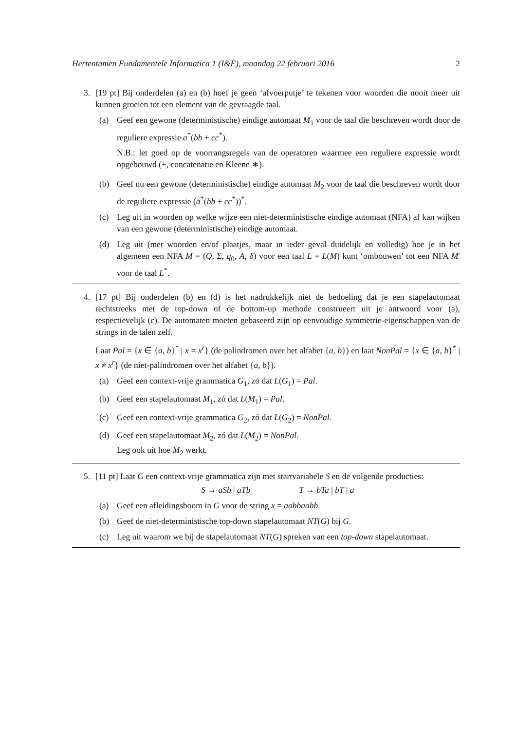Hertentamen Fundamentele Informatica 1 (I&E), maandag 22 februari 2016 2
3. [19 pt] Bij onderdelen (a) en (b) hoef je geen ‘afvoerputje’ te tekenen voor woorden die nooit meer uit kunnen groeien tot een element van de gevraagde taal.
(a) Geef een gewone (deterministische) eindige automaat M<sub>1</sub> voor de taal die beschreven wordt door de reguliere expressie a<sup>*</sup>(bb + cc<sup>*</sup>).
N.B.: let goed op de voorrangsregels van de operatoren waarmee een reguliere expressie wordt opgebouwd (+, concatenatie en Kleene ∗).
(b) Geef nu een gewone (deterministische) eindige automaat M<sub>2</sub> voor de taal die beschreven wordt door de reguliere expressie (a<sup>*</sup>(bb + cc<sup>*</sup>))<sup>*</sup>.
(c) Leg uit in woorden op welke wijze een niet-deterministische eindige automaat (NFA) af kan wijken van een gewone (deterministische) eindige automaat.
(d) Leg uit (met woorden en/of plaatjes, maar in ieder geval duidelijk en volledig) hoe je in het algemeen een NFA M = (Q, Σ, q<sub>0</sub>, A, δ) voor een taal L = L(M) kunt ‘ombouwen’ tot een NFA M′ voor de taal L<sup>*</sup>.
4. [17 pt] Bij onderdelen (b) en (d) is het nadrukkelijk niet de bedoeling dat je een stapelautomaat rechtstreeks met de top-down of de bottom-up methode construeert uit je antwoord voor (a), respectievelijk (c). De automaten moeten gebaseerd zijn op eenvoudige symmetrie-eigenschappen van de strings in de talen zelf.
Laat Pal = {x ∈ {a, b}<sup>*</sup> | x = x<sup>r</sup>} (de palindromen over het alfabet {a, b}) en laat NonPal = {x ∈ {a, b}<sup>*</sup> | x ≠ x<sup>r</sup>} (de niet-palindromen over het alfabet {a, b}).
(a) Geef een context-vrije grammatica G<sub>1</sub>, zó dat L(G<sub>1</sub>) = Pal.
(b) Geef een stapelautomaat M<sub>1</sub>, zó dat L(M<sub>1</sub>) = Pal.
(c) Geef een context-vrije grammatica G<sub>2</sub>, zó dat L(G<sub>2</sub>) = NonPal.
(d) Geef een stapelautomaat M<sub>2</sub>, zó dat L(M<sub>2</sub>) = NonPal.
Leg ook uit hoe M<sub>2</sub> werkt.
5. [11 pt] Laat G een context-vrije grammatica zijn met startvariabele S en de volgende producties:
S → aSb | aTb T → bTa | bT | a
(a) Geef een afleidingsboom in G voor de string x = aabbaabb.
(b) Geef de niet-deterministische top-down stapelautomaat NT(G) bij G.
(c) Leg uit waarom we bij de stapelautomaat NT(G) spreken van een top-down stapelautomaat.